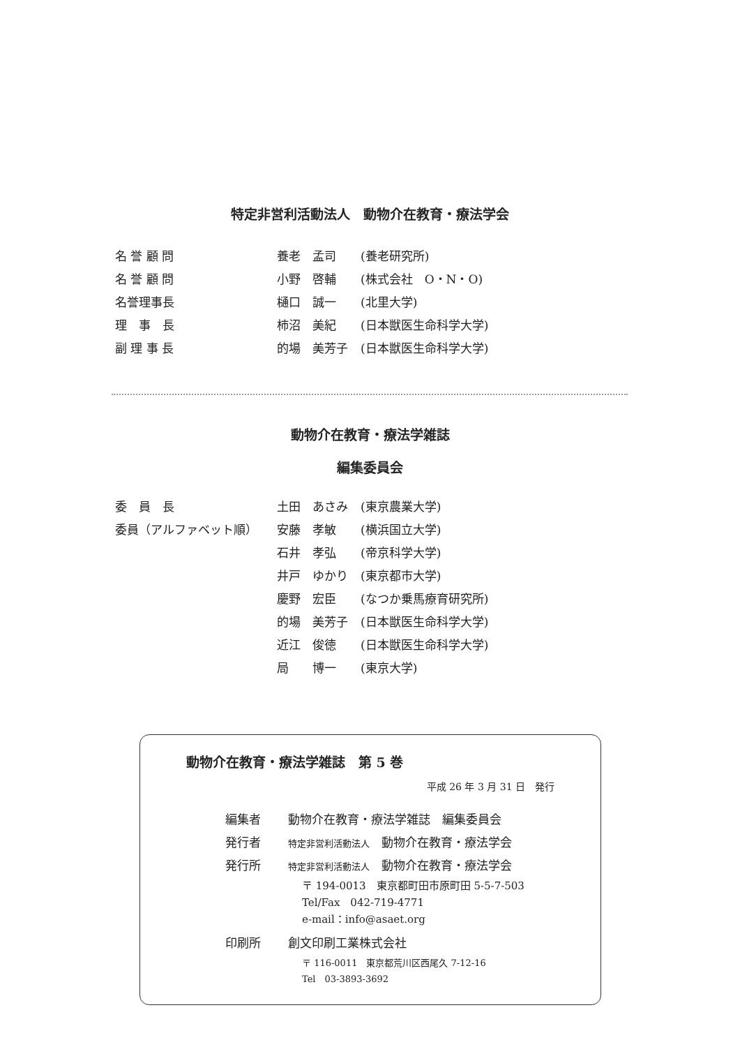特定非営利活動法人　動物介在教育・療法学会
| 名 誉 顧 問 | 養老 孟司 | (養老研究所) |
| 名 誉 顧 問 | 小野 啓輔 | (株式会社 O・N・O) |
| 名誉理事長 | 樋口 誠一 | (北里大学) |
| 理 事 長 | 柿沼 美紀 | (日本獣医生命科学大学) |
| 副 理 事 長 | 的場 美芳子 | (日本獣医生命科学大学) |
動物介在教育・療法学雑誌
編集委員会
| 委 員 長 | 土田 あさみ | (東京農業大学) |
| 委員（アルファベット順） | 安藤 孝敏 | (横浜国立大学) |
| | 石井 孝弘 | (帝京科学大学) |
| | 井戸 ゆかり | (東京都市大学) |
| | 慶野 宏臣 | (なつか乗馬療育研究所) |
| | 的場 美芳子 | (日本獣医生命科学大学) |
| | 近江 俊徳 | (日本獣医生命科学大学) |
| | 局 博一 | (東京大学) |
動物介在教育・療法学雑誌　第 5 巻
平成 26 年 3 月 31 日　発行
| 編集者 | 動物介在教育・療法学雑誌 編集委員会 |
| 発行者 | 特定非営利活動法人 動物介在教育・療法学会 |
| 発行所 | 特定非営利活動法人 動物介在教育・療法学会 〒 194-0013 東京都町田市原町田 5-5-7-503 Tel/Fax 042-719-4771 e-mail：info@asaet.org |
| 印刷所 | 創文印刷工業株式会社 〒 116-0011 東京都荒川区西尾久 7-12-16 Tel 03-3893-3692 |